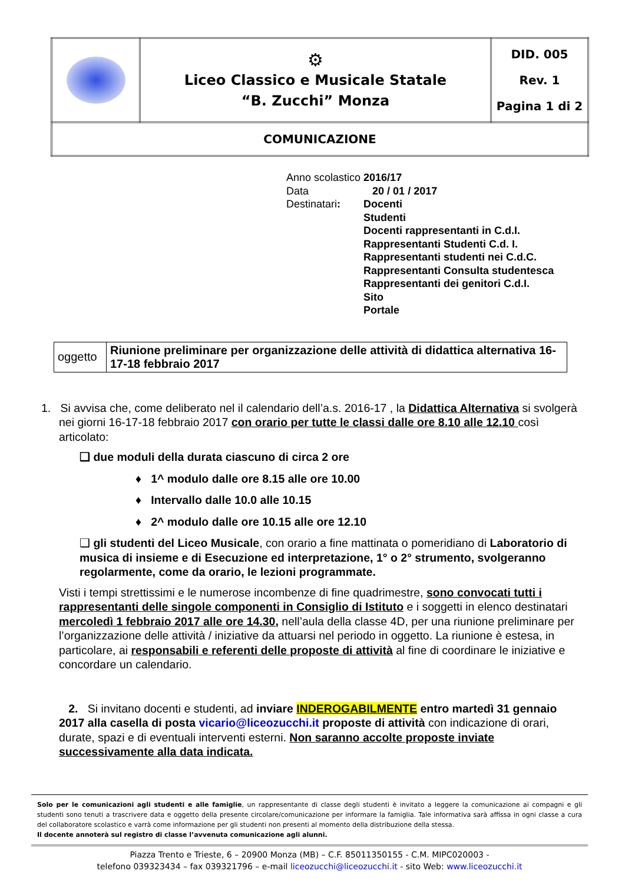| | ⚙ Liceo Classico e Musicale Statale “B. Zucchi” Monza | DID. 005 Rev. 1 Pagina 1 di 2 |
| COMUNICAZIONE | | |
| Anno scolastico | 2016/17 |
| Data | 20 / 01 / 2017 |
| Destinatari : | Docenti Studenti Docenti rappresentanti in C.d.I. Rappresentanti Studenti C.d. I. Rappresentanti studenti nei C.d.C. Rappresentanti Consulta studentesca Rappresentanti dei genitori C.d.I. Sito Portale |
| oggetto | Riunione preliminare per organizzazione delle attività di didattica alternativa 16-17-18 febbraio 2017 |
1. Si avvisa che, come deliberato nel il calendario dell’a.s. 2016-17 , la Didattica Alternativa si svolgerà nei giorni 16-17-18 febbraio 2017 con orario per tutte le classi dalle ore 8.10 alle 12.10 così articolato:
❑ due moduli della durata ciascuno di circa 2 ore
♦ 1^ modulo dalle ore 8.15 alle ore 10.00
♦ Intervallo dalle 10.0 alle 10.15
♦ 2^ modulo dalle ore 10.15 alle ore 12.10
❑ gli studenti del Liceo Musicale, con orario a fine mattinata o pomeridiano di Laboratorio di musica di insieme e di Esecuzione ed interpretazione, 1° o 2° strumento, svolgeranno regolarmente, come da orario, le lezioni programmate.
Visti i tempi strettissimi e le numerose incombenze di fine quadrimestre, sono convocati tutti i rappresentanti delle singole componenti in Consiglio di Istituto e i soggetti in elenco destinatari mercoledì 1 febbraio 2017 alle ore 14.30, nell’aula della classe 4D, per una riunione preliminare per l’organizzazione delle attività / iniziative da attuarsi nel periodo in oggetto. La riunione è estesa, in particolare, ai responsabili e referenti delle proposte di attività al fine di coordinare le iniziative e concordare un calendario.
2. Si invitano docenti e studenti, ad inviare INDEROGABILMENTE entro martedì 31 gennaio 2017 alla casella di posta vicario@liceozucchi.it proposte di attività con indicazione di orari, durate, spazi e di eventuali interventi esterni. Non saranno accolte proposte inviate successivamente alla data indicata.
Solo per le comunicazioni agli studenti e alle famiglie, un rappresentante di classe degli studenti è invitato a leggere la comunicazione ai compagni e gli studenti sono tenuti a trascrivere data e oggetto della presente circolare/comunicazione per informare la famiglia. Tale informativa sarà affissa in ogni classe a cura del collaboratore scolastico e varrà come informazione per gli studenti non presenti al momento della distribuzione della stessa.
Il docente annoterà sul registro di classe l’avvenuta comunicazione agli alunni.
Piazza Trento e Trieste, 6 – 20900 Monza (MB) – C.F. 85011350155 - C.M. MIPC020003 -
telefono 039323434 – fax 039321796 – e-mail liceozucchi@liceozucchi.it - sito Web: www.liceozucchi.it